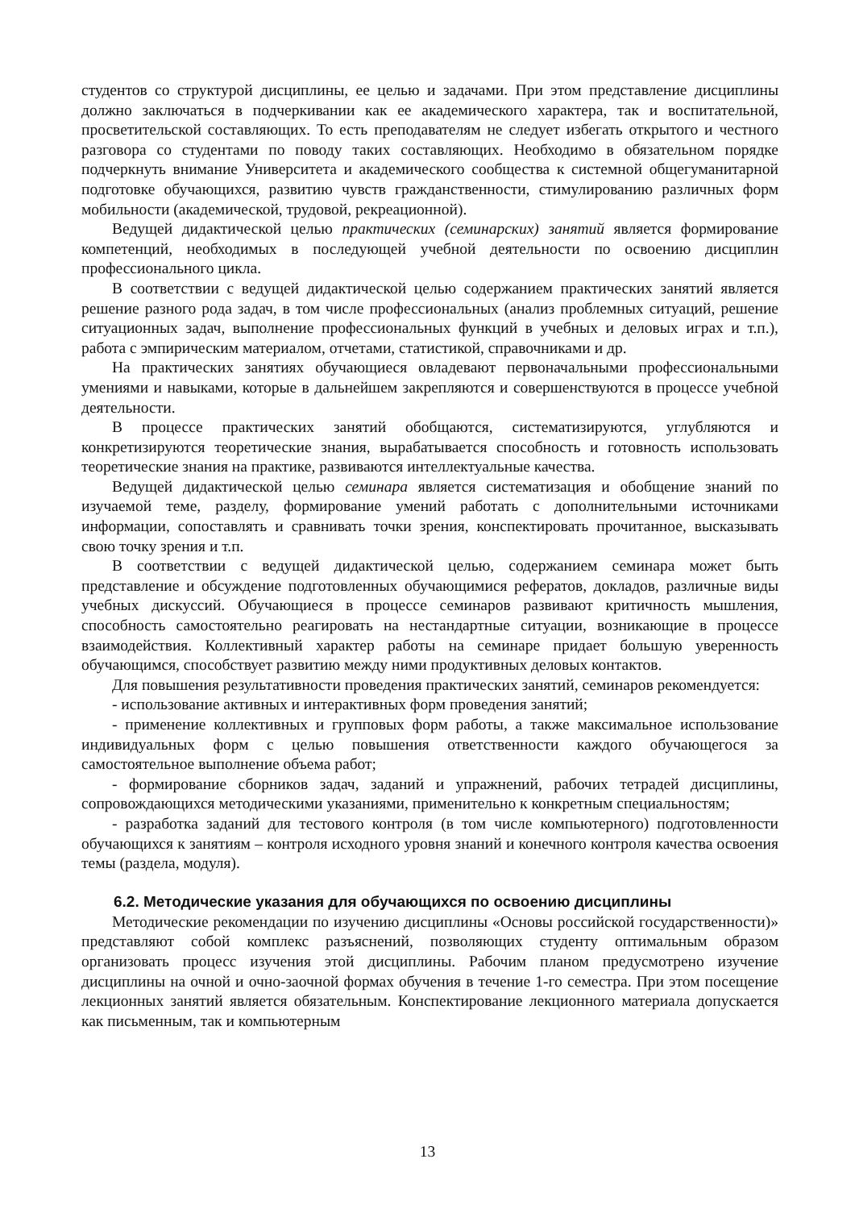студентов со структурой дисциплины, ее целью и задачами. При этом представление дисциплины должно заключаться в подчеркивании как ее академического характера, так и воспитательной, просветительской составляющих. То есть преподавателям не следует избегать открытого и честного разговора со студентами по поводу таких составляющих. Необходимо в обязательном порядке подчеркнуть внимание Университета и академического сообщества к системной общегуманитарной подготовке обучающихся, развитию чувств гражданственности, стимулированию различных форм мобильности (академической, трудовой, рекреационной).
Ведущей дидактической целью практических (семинарских) занятий является формирование компетенций, необходимых в последующей учебной деятельности по освоению дисциплин профессионального цикла.
В соответствии с ведущей дидактической целью содержанием практических занятий является решение разного рода задач, в том числе профессиональных (анализ проблемных ситуаций, решение ситуационных задач, выполнение профессиональных функций в учебных и деловых играх и т.п.), работа с эмпирическим материалом, отчетами, статистикой, справочниками и др.
На практических занятиях обучающиеся овладевают первоначальными профессиональными умениями и навыками, которые в дальнейшем закрепляются и совершенствуются в процессе учебной деятельности.
В процессе практических занятий обобщаются, систематизируются, углубляются и конкретизируются теоретические знания, вырабатывается способность и готовность использовать теоретические знания на практике, развиваются интеллектуальные качества.
Ведущей дидактической целью семинара является систематизация и обобщение знаний по изучаемой теме, разделу, формирование умений работать с дополнительными источниками информации, сопоставлять и сравнивать точки зрения, конспектировать прочитанное, высказывать свою точку зрения и т.п.
В соответствии с ведущей дидактической целью, содержанием семинара может быть представление и обсуждение подготовленных обучающимися рефератов, докладов, различные виды учебных дискуссий. Обучающиеся в процессе семинаров развивают критичность мышления, способность самостоятельно реагировать на нестандартные ситуации, возникающие в процессе взаимодействия. Коллективный характер работы на семинаре придает большую уверенность обучающимся, способствует развитию между ними продуктивных деловых контактов.
Для повышения результативности проведения практических занятий, семинаров рекомендуется:
- использование активных и интерактивных форм проведения занятий;
- применение коллективных и групповых форм работы, а также максимальное использование индивидуальных форм с целью повышения ответственности каждого обучающегося за самостоятельное выполнение объема работ;
- формирование сборников задач, заданий и упражнений, рабочих тетрадей дисциплины, сопровождающихся методическими указаниями, применительно к конкретным специальностям;
- разработка заданий для тестового контроля (в том числе компьютерного) подготовленности обучающихся к занятиям – контроля исходного уровня знаний и конечного контроля качества освоения темы (раздела, модуля).
6.2. Методические указания для обучающихся по освоению дисциплины
Методические рекомендации по изучению дисциплины «Основы российской государственности)» представляют собой комплекс разъяснений, позволяющих студенту оптимальным образом организовать процесс изучения этой дисциплины. Рабочим планом предусмотрено изучение дисциплины на очной и очно-заочной формах обучения в течение 1-го семестра. При этом посещение лекционных занятий является обязательным. Конспектирование лекционного материала допускается как письменным, так и компьютерным
13